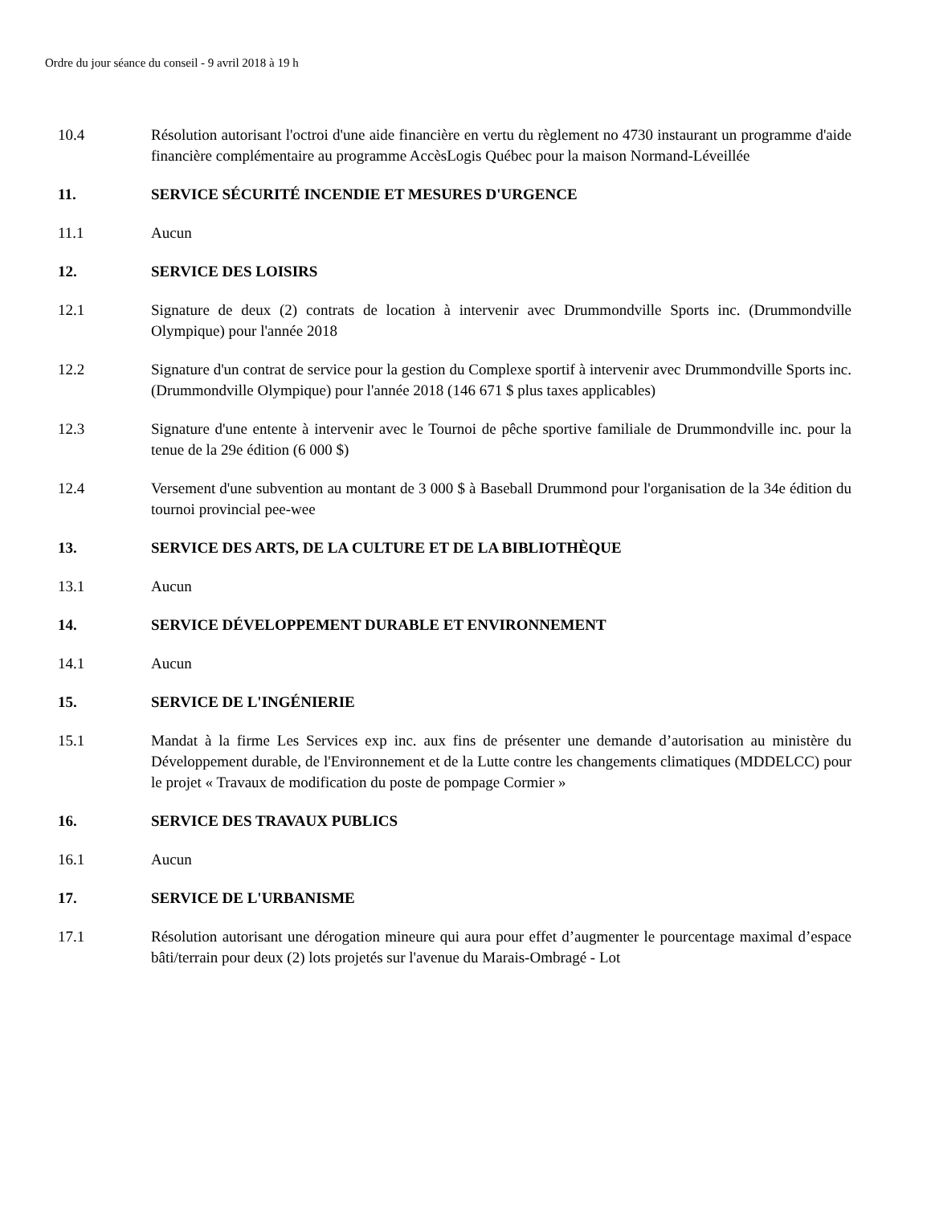Ordre du jour séance du conseil - 9 avril 2018 à 19 h
10.4 Résolution autorisant l'octroi d'une aide financière en vertu du règlement no 4730 instaurant un programme d'aide financière complémentaire au programme AccèsLogis Québec pour la maison Normand-Léveillée
11. SERVICE SÉCURITÉ INCENDIE ET MESURES D'URGENCE
11.1 Aucun
12. SERVICE DES LOISIRS
12.1 Signature de deux (2) contrats de location à intervenir avec Drummondville Sports inc. (Drummondville Olympique) pour l'année 2018
12.2 Signature d'un contrat de service pour la gestion du Complexe sportif à intervenir avec Drummondville Sports inc. (Drummondville Olympique) pour l'année 2018 (146 671 $ plus taxes applicables)
12.3 Signature d'une entente à intervenir avec le Tournoi de pêche sportive familiale de Drummondville inc. pour la tenue de la 29e édition (6 000 $)
12.4 Versement d'une subvention au montant de 3 000 $ à Baseball Drummond pour l'organisation de la 34e édition du tournoi provincial pee-wee
13. SERVICE DES ARTS, DE LA CULTURE ET DE LA BIBLIOTHÈQUE
13.1 Aucun
14. SERVICE DÉVELOPPEMENT DURABLE ET ENVIRONNEMENT
14.1 Aucun
15. SERVICE DE L'INGÉNIERIE
15.1 Mandat à la firme Les Services exp inc. aux fins de présenter une demande d’autorisation au ministère du Développement durable, de l'Environnement et de la Lutte contre les changements climatiques (MDDELCC) pour le projet « Travaux de modification du poste de pompage Cormier »
16. SERVICE DES TRAVAUX PUBLICS
16.1 Aucun
17. SERVICE DE L'URBANISME
17.1 Résolution autorisant une dérogation mineure qui aura pour effet d’augmenter le pourcentage maximal d’espace bâti/terrain pour deux (2) lots projetés sur l'avenue du Marais-Ombragé - Lot